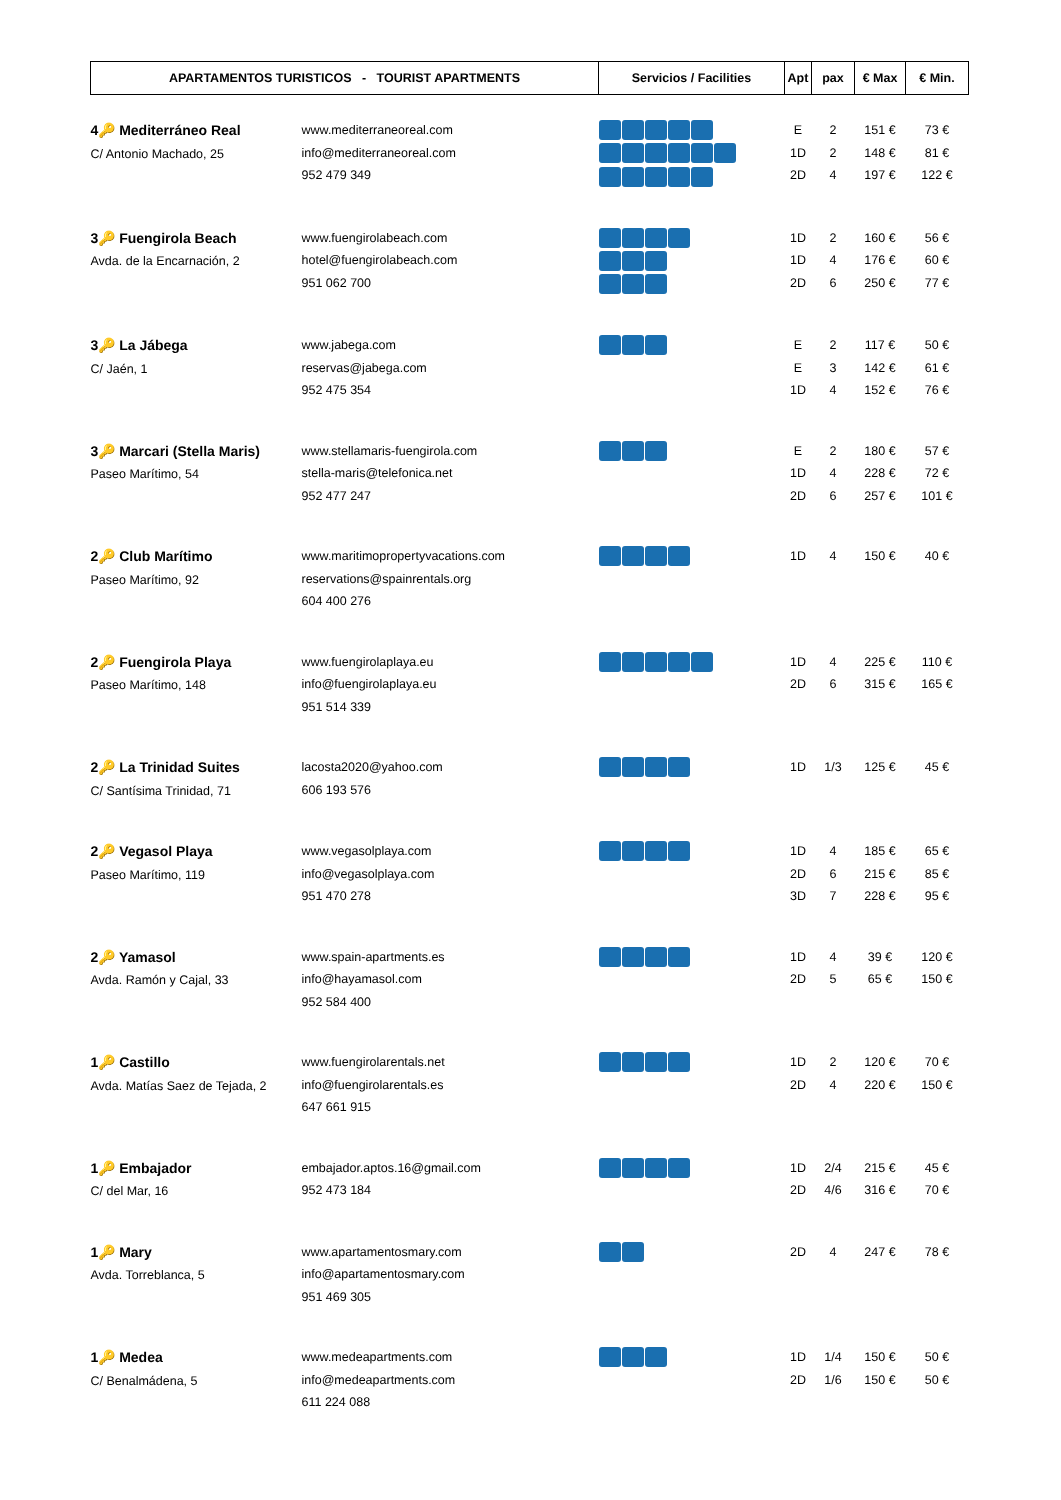| APARTAMENTOS TURISTICOS - TOURIST APARTMENTS | Servicios / Facilities | Apt | pax | € Max | € Min. |
| --- | --- | --- | --- | --- | --- |
| 4🔑 Mediterráneo Real C/ Antonio Machado, 25 www.mediterraneoreal.com info@mediterraneoreal.com 952 479 349 | | E 1D 2D | 2 2 4 | 151 € 148 € 197 € | 73 € 81 € 122 € |
| 3🔑 Fuengirola Beach Avda. de la Encarnación, 2 www.fuengirolabeach.com hotel@fuengirolabeach.com 951 062 700 | | 1D 1D 2D | 2 4 6 | 160 € 176 € 250 € | 56 € 60 € 77 € |
| 3🔑 La Jábega C/ Jaén, 1 www.jabega.com reservas@jabega.com 952 475 354 | | E E 1D | 2 3 4 | 117 € 142 € 152 € | 50 € 61 € 76 € |
| 3🔑 Marcari (Stella Maris) Paseo Marítimo, 54 www.stellamaris-fuengirola.com stella-maris@telefonica.net 952 477 247 | | E 1D 2D | 2 4 6 | 180 € 228 € 257 € | 57 € 72 € 101 € |
| 2🔑 Club Marítimo Paseo Marítimo, 92 www.maritimopropertyvacations.com reservations@spainrentals.org 604 400 276 | | 1D | 4 | 150 € | 40 € |
| 2🔑 Fuengirola Playa Paseo Marítimo, 148 www.fuengirolaplaya.eu info@fuengirolaplaya.eu 951 514 339 | | 1D 2D | 4 6 | 225 € 315 € | 110 € 165 € |
| 2🔑 La Trinidad Suites C/ Santísima Trinidad, 71 lacosta2020@yahoo.com 606 193 576 | | 1D | 1/3 | 125 € | 45 € |
| 2🔑 Vegasol Playa Paseo Marítimo, 119 www.vegasolplaya.com info@vegasolplaya.com 951 470 278 | | 1D 2D 3D | 4 6 7 | 185 € 215 € 228 € | 65 € 85 € 95 € |
| 2🔑 Yamasol Avda. Ramón y Cajal, 33 www.spain-apartments.es info@hayamasol.com 952 584 400 | | 1D 2D | 4 5 | 39 € 65 € | 120 € 150 € |
| 1🔑 Castillo Avda. Matías Saez de Tejada, 2 www.fuengirolarentals.net info@fuengirolarentals.es 647 661 915 | | 1D 2D | 2 4 | 120 € 220 € | 70 € 150 € |
| 1🔑 Embajador C/ del Mar, 16 embajador.aptos.16@gmail.com 952 473 184 | | 1D 2D | 2/4 4/6 | 215 € 316 € | 45 € 70 € |
| 1🔑 Mary Avda. Torreblanca, 5 www.apartamentosmary.com info@apartamentosmary.com 951 469 305 | | 2D | 4 | 247 € | 78 € |
| 1🔑 Medea C/ Benalmádena, 5 www.medeapartments.com info@medeapartments.com 611 224 088 | | 1D 2D | 1/4 1/6 | 150 € 150 € | 50 € 50 € |